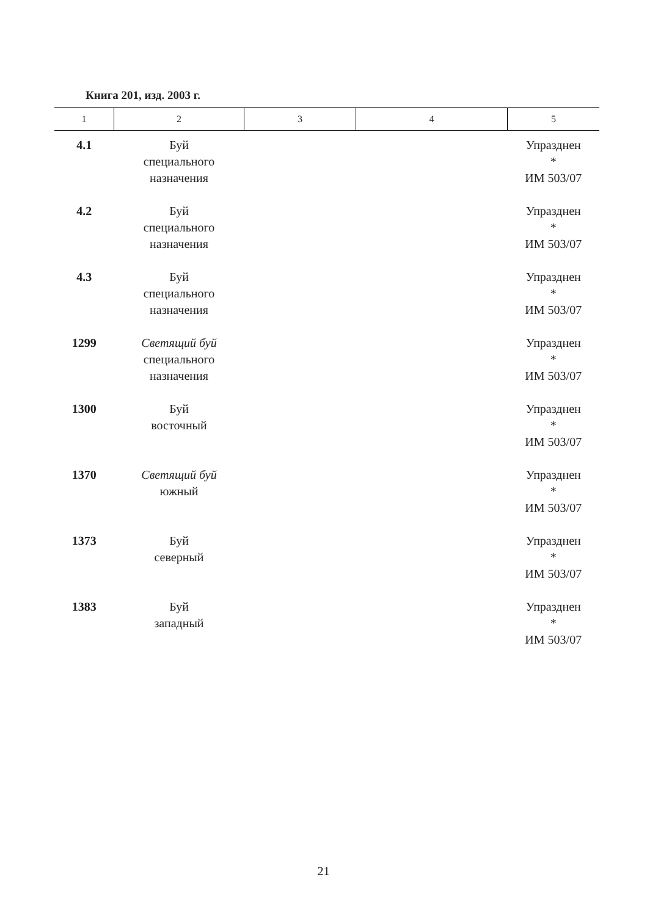Книга 201, изд. 2003 г.
| 1 | 2 | 3 | 4 | 5 |
| --- | --- | --- | --- | --- |
| 4.1 | Буй специального назначения | | | Упразднен * ИМ 503/07 |
| 4.2 | Буй специального назначения | | | Упразднен * ИМ 503/07 |
| 4.3 | Буй специального назначения | | | Упразднен * ИМ 503/07 |
| 1299 | Светящий буй специального назначения | | | Упразднен * ИМ 503/07 |
| 1300 | Буй восточный | | | Упразднен * ИМ 503/07 |
| 1370 | Светящий буй южный | | | Упразднен * ИМ 503/07 |
| 1373 | Буй северный | | | Упразднен * ИМ 503/07 |
| 1383 | Буй западный | | | Упразднен * ИМ 503/07 |
21